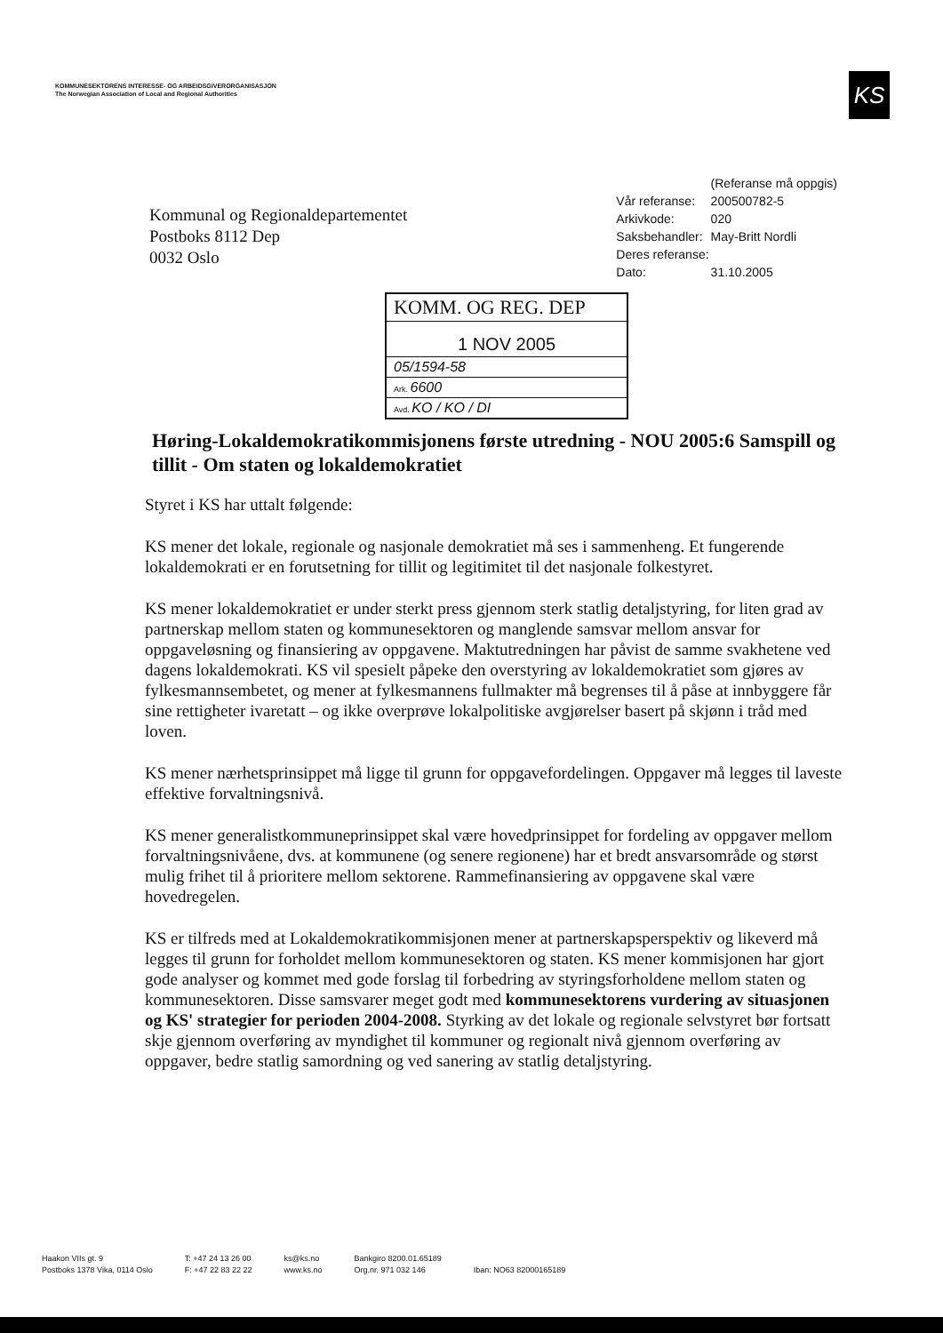KOMMUNESEKTORENS INTERESSE- OG ARBEIDSGIVERORGANISASJON
The Norwegian Association of Local and Regional Authorities
KS
Kommunal og Regionaldepartementet
Postboks 8112 Dep
0032 Oslo
| | (Referanse må oppgis) |
| Vår referanse: | 200500782-5 |
| Arkivkode: | 020 |
| Saksbehandler: | May-Britt Nordli |
| Deres referanse: | |
| Dato: | 31.10.2005 |
KOMM. OG REG. DEP
1 NOV 2005
05/1594-58
Ark. 6600
Avd. KO / KO / DI
Høring-Lokaldemokratikommisjonens første utredning - NOU 2005:6 Samspill og tillit - Om staten og lokaldemokratiet
Styret i KS har uttalt følgende:
KS mener det lokale, regionale og nasjonale demokratiet må ses i sammenheng. Et fungerende lokaldemokrati er en forutsetning for tillit og legitimitet til det nasjonale folkestyret.
KS mener lokaldemokratiet er under sterkt press gjennom sterk statlig detaljstyring, for liten grad av partnerskap mellom staten og kommunesektoren og manglende samsvar mellom ansvar for oppgaveløsning og finansiering av oppgavene. Maktutredningen har påvist de samme svakhetene ved dagens lokaldemokrati. KS vil spesielt påpeke den overstyring av lokaldemokratiet som gjøres av fylkesmannsembetet, og mener at fylkesmannens fullmakter må begrenses til å påse at innbyggere får sine rettigheter ivaretatt – og ikke overprøve lokalpolitiske avgjørelser basert på skjønn i tråd med loven.
KS mener nærhetsprinsippet må ligge til grunn for oppgavefordelingen. Oppgaver må legges til laveste effektive forvaltningsnivå.
KS mener generalistkommuneprinsippet skal være hovedprinsippet for fordeling av oppgaver mellom forvaltningsnivåene, dvs. at kommunene (og senere regionene) har et bredt ansvarsområde og størst mulig frihet til å prioritere mellom sektorene. Rammefinansiering av oppgavene skal være hovedregelen.
KS er tilfreds med at Lokaldemokratikommisjonen mener at partnerskapsperspektiv og likeverd må legges til grunn for forholdet mellom kommunesektoren og staten. KS mener kommisjonen har gjort gode analyser og kommet med gode forslag til forbedring av styringsforholdene mellom staten og kommunesektoren. Disse samsvarer meget godt med kommunesektorens vurdering av situasjonen og KS' strategier for perioden 2004-2008. Styrking av det lokale og regionale selvstyret bør fortsatt skje gjennom overføring av myndighet til kommuner og regionalt nivå gjennom overføring av oppgaver, bedre statlig samordning og ved sanering av statlig detaljstyring.
Haakon VIIs gt. 9
Postboks 1378 Vika, 0114 Oslo
T: +47 24 13 26 00
F: +47 22 83 22 22
ks@ks.no
www.ks.no
Bankgiro 8200.01.65189
Org.nr. 971 032 146
Iban: NO63 82000165189